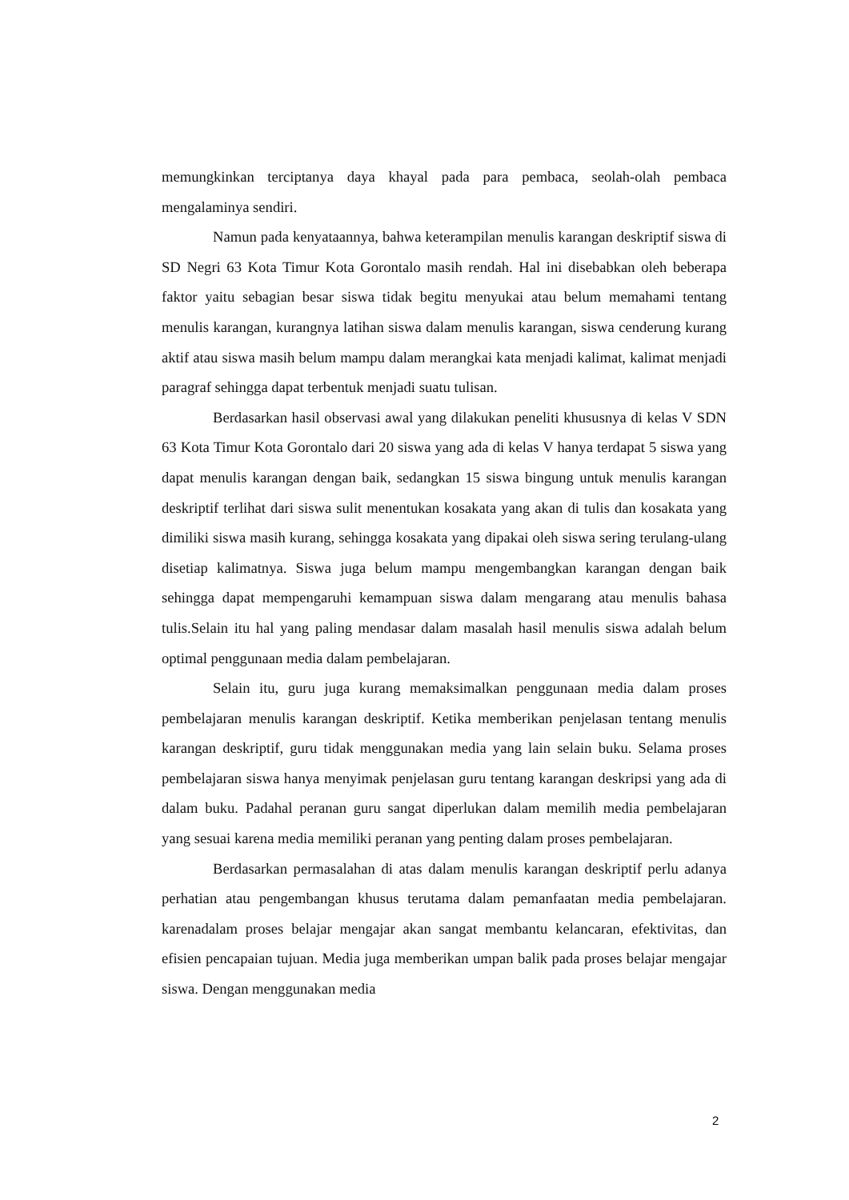memungkinkan terciptanya daya khayal pada para pembaca, seolah-olah pembaca mengalaminya sendiri.
Namun pada kenyataannya, bahwa keterampilan menulis karangan deskriptif siswa di SD Negri 63 Kota Timur Kota Gorontalo masih rendah. Hal ini disebabkan oleh beberapa faktor yaitu sebagian besar siswa tidak begitu menyukai atau belum memahami tentang menulis karangan, kurangnya latihan siswa dalam menulis karangan, siswa cenderung kurang aktif atau siswa masih belum mampu dalam merangkai kata menjadi kalimat, kalimat menjadi paragraf sehingga dapat terbentuk menjadi suatu tulisan.
Berdasarkan hasil observasi awal yang dilakukan peneliti khususnya di kelas V SDN 63 Kota Timur Kota Gorontalo dari 20 siswa yang ada di kelas V hanya terdapat 5 siswa yang dapat menulis karangan dengan baik, sedangkan 15 siswa bingung untuk menulis karangan deskriptif terlihat dari siswa sulit menentukan kosakata yang akan di tulis dan kosakata yang dimiliki siswa masih kurang, sehingga kosakata yang dipakai oleh siswa sering terulang-ulang disetiap kalimatnya. Siswa juga belum mampu mengembangkan karangan dengan baik sehingga dapat mempengaruhi kemampuan siswa dalam mengarang atau menulis bahasa tulis.Selain itu hal yang paling mendasar dalam masalah hasil menulis siswa adalah belum optimal penggunaan media dalam pembelajaran.
Selain itu, guru juga kurang memaksimalkan penggunaan media dalam proses pembelajaran menulis karangan deskriptif. Ketika memberikan penjelasan tentang menulis karangan deskriptif, guru tidak menggunakan media yang lain selain buku. Selama proses pembelajaran siswa hanya menyimak penjelasan guru tentang karangan deskripsi yang ada di dalam buku. Padahal peranan guru sangat diperlukan dalam memilih media pembelajaran yang sesuai karena media memiliki peranan yang penting dalam proses pembelajaran.
Berdasarkan permasalahan di atas dalam menulis karangan deskriptif perlu adanya perhatian atau pengembangan khusus terutama dalam pemanfaatan media pembelajaran. karenadalam proses belajar mengajar akan sangat membantu kelancaran, efektivitas, dan efisien pencapaian tujuan. Media juga memberikan umpan balik pada proses belajar mengajar siswa. Dengan menggunakan media
2